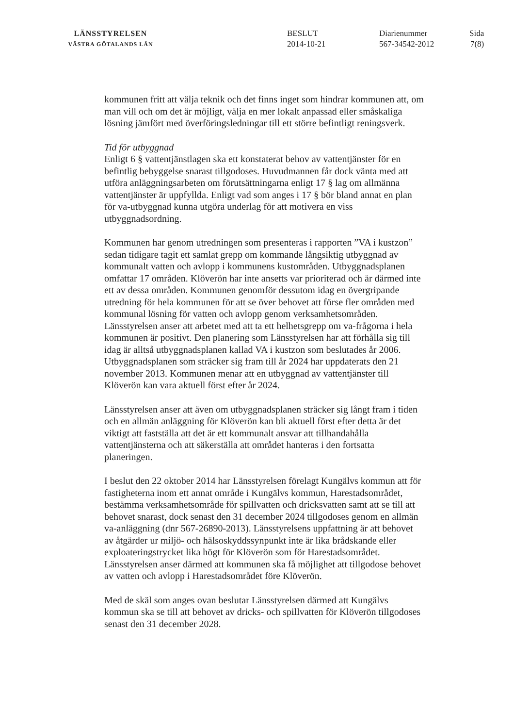LÄNSSTYRELSEN
VÄSTRA GÖTALANDS LÄN
BESLUT
2014-10-21
Diarienummer
567-34542-2012
Sida
7(8)
kommunen fritt att välja teknik och det finns inget som hindrar kommunen att, om man vill och om det är möjligt, välja en mer lokalt anpassad eller småskaliga lösning jämfört med överföringsledningar till ett större befintligt reningsverk.
Tid för utbyggnad
Enligt 6 § vattentjänstlagen ska ett konstaterat behov av vattentjänster för en befintlig bebyggelse snarast tillgodoses. Huvudmannen får dock vänta med att utföra anläggningsarbeten om förutsättningarna enligt 17 § lag om allmänna vattentjänster är uppfyllda. Enligt vad som anges i 17 § bör bland annat en plan för va-utbyggnad kunna utgöra underlag för att motivera en viss utbyggnadsordning.
Kommunen har genom utredningen som presenteras i rapporten ”VA i kustzon” sedan tidigare tagit ett samlat grepp om kommande långsiktig utbyggnad av kommunalt vatten och avlopp i kommunens kustområden. Utbyggnadsplanen omfattar 17 områden. Klöverön har inte ansetts var prioriterad och är därmed inte ett av dessa områden. Kommunen genomför dessutom idag en övergripande utredning för hela kommunen för att se över behovet att förse fler områden med kommunal lösning för vatten och avlopp genom verksamhetsområden. Länsstyrelsen anser att arbetet med att ta ett helhetsgrepp om va-frågorna i hela kommunen är positivt. Den planering som Länsstyrelsen har att förhålla sig till idag är alltså utbyggnadsplanen kallad VA i kustzon som beslutades år 2006. Utbyggnadsplanen som sträcker sig fram till år 2024 har uppdaterats den 21 november 2013. Kommunen menar att en utbyggnad av vattentjänster till Klöverön kan vara aktuell först efter år 2024.
Länsstyrelsen anser att även om utbyggnadsplanen sträcker sig långt fram i tiden och en allmän anläggning för Klöverön kan bli aktuell först efter detta är det viktigt att fastställa att det är ett kommunalt ansvar att tillhandahålla vattentjänsterna och att säkerställa att området hanteras i den fortsatta planeringen.
I beslut den 22 oktober 2014 har Länsstyrelsen förelagt Kungälvs kommun att för fastigheterna inom ett annat område i Kungälvs kommun, Harestadsområdet, bestämma verksamhetsområde för spillvatten och dricksvatten samt att se till att behovet snarast, dock senast den 31 december 2024 tillgodoses genom en allmän va-anläggning (dnr 567-26890-2013). Länsstyrelsens uppfattning är att behovet av åtgärder ur miljö- och hälsoskyddssynpunkt inte är lika brådskande eller exploateringstrycket lika högt för Klöverön som för Harestadsområdet. Länsstyrelsen anser därmed att kommunen ska få möjlighet att tillgodose behovet av vatten och avlopp i Harestadsområdet före Klöverön.
Med de skäl som anges ovan beslutar Länsstyrelsen därmed att Kungälvs kommun ska se till att behovet av dricks- och spillvatten för Klöverön tillgodoses senast den 31 december 2028.